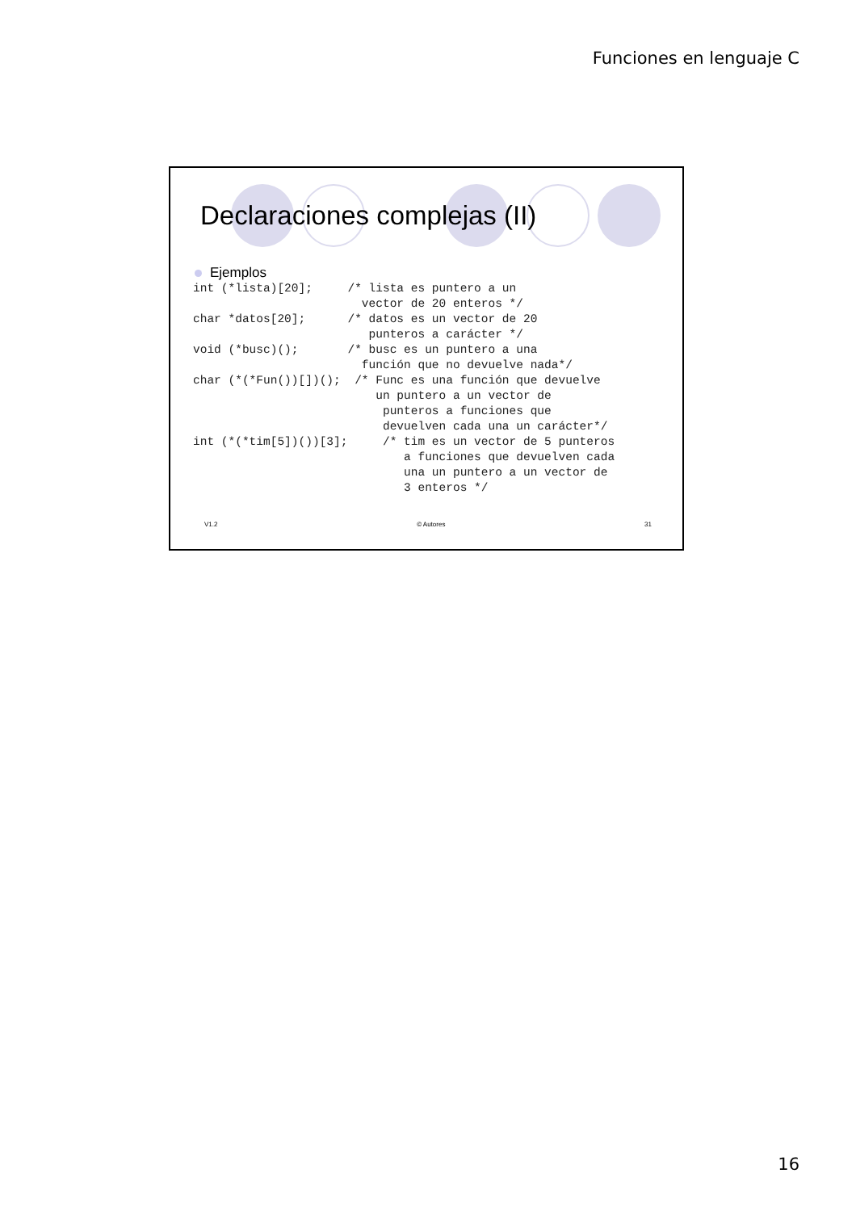Funciones en lenguaje C
Declaraciones complejas (II)
Ejemplos
int (*lista)[20];     /* lista es puntero a un
                        vector de 20 enteros */
char *datos[20];      /* datos es un vector de 20
                         punteros a carácter */
void (*busc)();       /* busc es un puntero a una
                        función que no devuelve nada*/
char (*(*Fun())[])();  /* Func es una función que devuelve
                          un puntero a un vector de
                           punteros a funciones que
                           devuelven cada una un carácter*/
int (*(*tim[5])())[3];     /* tim es un vector de 5 punteros
                              a funciones que devuelven cada
                              una un puntero a un vector de
                              3 enteros */
V1.2 © Autores 31
16